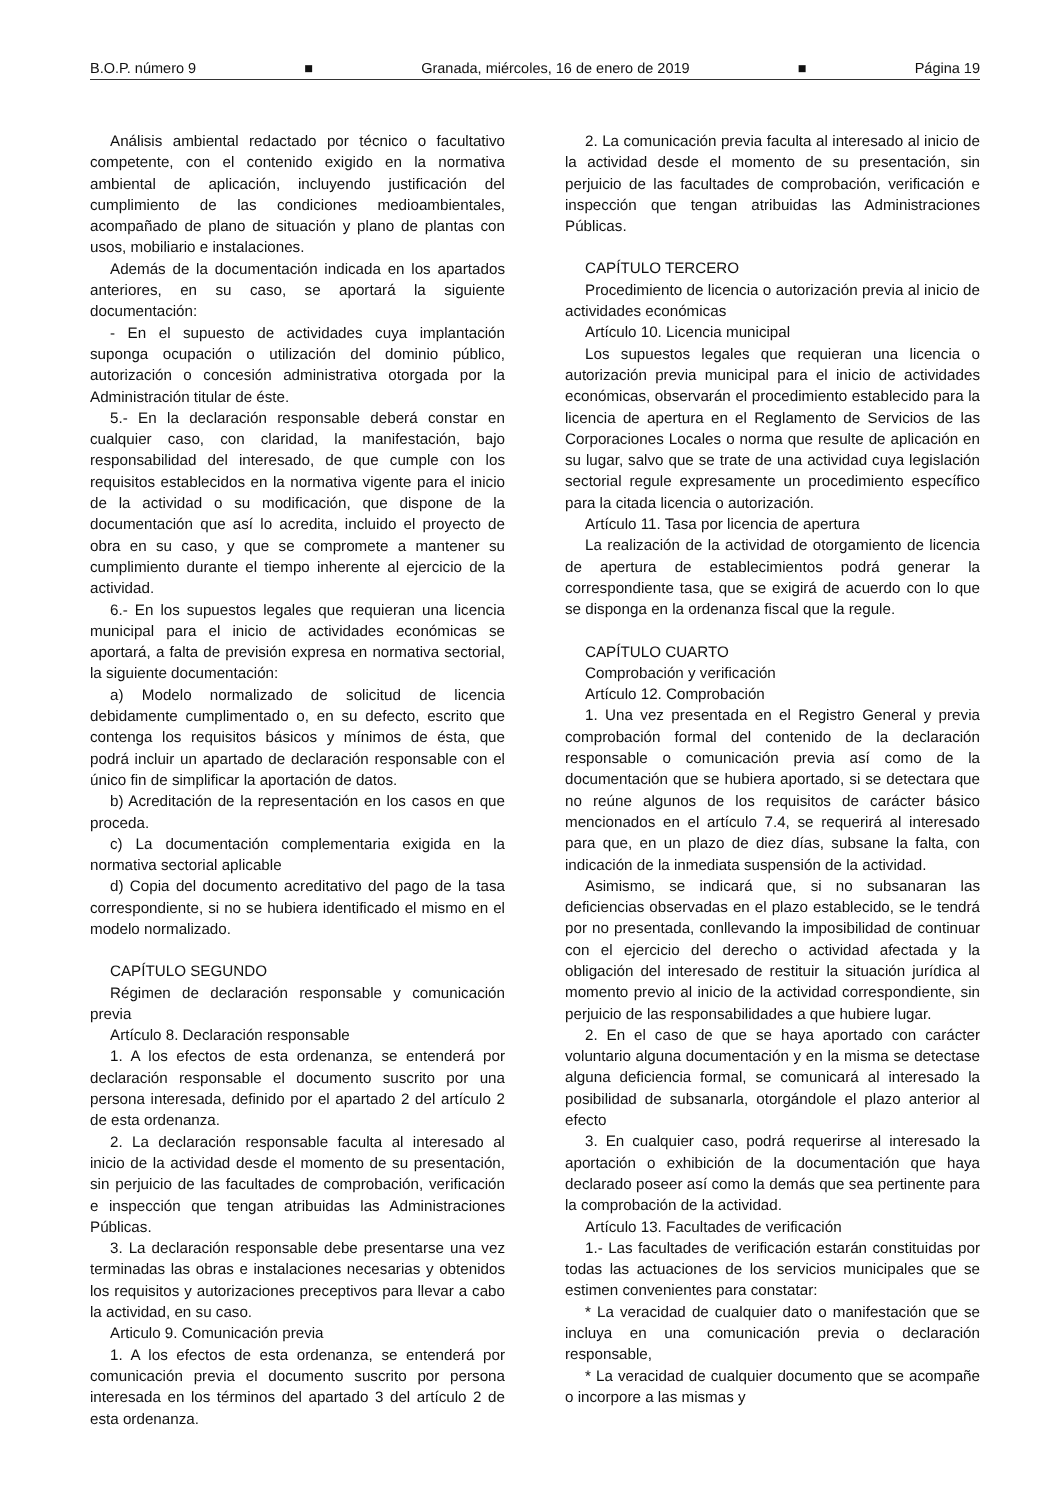B.O.P. número 9 ■ Granada, miércoles, 16 de enero de 2019 ■ Página 19
Análisis ambiental redactado por técnico o facultativo competente, con el contenido exigido en la normativa ambiental de aplicación, incluyendo justificación del cumplimiento de las condiciones medioambientales, acompañado de plano de situación y plano de plantas con usos, mobiliario e instalaciones.
Además de la documentación indicada en los apartados anteriores, en su caso, se aportará la siguiente documentación:
- En el supuesto de actividades cuya implantación suponga ocupación o utilización del dominio público, autorización o concesión administrativa otorgada por la Administración titular de éste.
5.- En la declaración responsable deberá constar en cualquier caso, con claridad, la manifestación, bajo responsabilidad del interesado, de que cumple con los requisitos establecidos en la normativa vigente para el inicio de la actividad o su modificación, que dispone de la documentación que así lo acredita, incluido el proyecto de obra en su caso, y que se compromete a mantener su cumplimiento durante el tiempo inherente al ejercicio de la actividad.
6.- En los supuestos legales que requieran una licencia municipal para el inicio de actividades económicas se aportará, a falta de previsión expresa en normativa sectorial, la siguiente documentación:
a) Modelo normalizado de solicitud de licencia debidamente cumplimentado o, en su defecto, escrito que contenga los requisitos básicos y mínimos de ésta, que podrá incluir un apartado de declaración responsable con el único fin de simplificar la aportación de datos.
b) Acreditación de la representación en los casos en que proceda.
c) La documentación complementaria exigida en la normativa sectorial aplicable
d) Copia del documento acreditativo del pago de la tasa correspondiente, si no se hubiera identificado el mismo en el modelo normalizado.
CAPÍTULO SEGUNDO
Régimen de declaración responsable y comunicación previa
Artículo 8. Declaración responsable
1. A los efectos de esta ordenanza, se entenderá por declaración responsable el documento suscrito por una persona interesada, definido por el apartado 2 del artículo 2 de esta ordenanza.
2. La declaración responsable faculta al interesado al inicio de la actividad desde el momento de su presentación, sin perjuicio de las facultades de comprobación, verificación e inspección que tengan atribuidas las Administraciones Públicas.
3. La declaración responsable debe presentarse una vez terminadas las obras e instalaciones necesarias y obtenidos los requisitos y autorizaciones preceptivos para llevar a cabo la actividad, en su caso.
Articulo 9. Comunicación previa
1. A los efectos de esta ordenanza, se entenderá por comunicación previa el documento suscrito por persona interesada en los términos del apartado 3 del artículo 2 de esta ordenanza.
2. La comunicación previa faculta al interesado al inicio de la actividad desde el momento de su presentación, sin perjuicio de las facultades de comprobación, verificación e inspección que tengan atribuidas las Administraciones Públicas.
CAPÍTULO TERCERO
Procedimiento de licencia o autorización previa al inicio de actividades económicas
Artículo 10. Licencia municipal
Los supuestos legales que requieran una licencia o autorización previa municipal para el inicio de actividades económicas, observarán el procedimiento establecido para la licencia de apertura en el Reglamento de Servicios de las Corporaciones Locales o norma que resulte de aplicación en su lugar, salvo que se trate de una actividad cuya legislación sectorial regule expresamente un procedimiento específico para la citada licencia o autorización.
Artículo 11. Tasa por licencia de apertura
La realización de la actividad de otorgamiento de licencia de apertura de establecimientos podrá generar la correspondiente tasa, que se exigirá de acuerdo con lo que se disponga en la ordenanza fiscal que la regule.
CAPÍTULO CUARTO
Comprobación y verificación
Artículo 12. Comprobación
1. Una vez presentada en el Registro General y previa comprobación formal del contenido de la declaración responsable o comunicación previa así como de la documentación que se hubiera aportado, si se detectara que no reúne algunos de los requisitos de carácter básico mencionados en el artículo 7.4, se requerirá al interesado para que, en un plazo de diez días, subsane la falta, con indicación de la inmediata suspensión de la actividad.
Asimismo, se indicará que, si no subsanaran las deficiencias observadas en el plazo establecido, se le tendrá por no presentada, conllevando la imposibilidad de continuar con el ejercicio del derecho o actividad afectada y la obligación del interesado de restituir la situación jurídica al momento previo al inicio de la actividad correspondiente, sin perjuicio de las responsabilidades a que hubiere lugar.
2. En el caso de que se haya aportado con carácter voluntario alguna documentación y en la misma se detectase alguna deficiencia formal, se comunicará al interesado la posibilidad de subsanarla, otorgándole el plazo anterior al efecto
3. En cualquier caso, podrá requerirse al interesado la aportación o exhibición de la documentación que haya declarado poseer así como la demás que sea pertinente para la comprobación de la actividad.
Artículo 13. Facultades de verificación
1.- Las facultades de verificación estarán constituidas por todas las actuaciones de los servicios municipales que se estimen convenientes para constatar:
* La veracidad de cualquier dato o manifestación que se incluya en una comunicación previa o declaración responsable,
* La veracidad de cualquier documento que se acompañe o incorpore a las mismas y